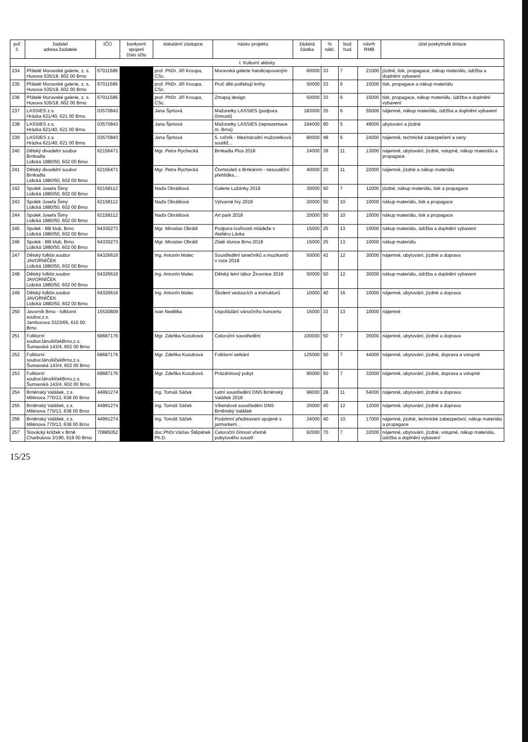| poř. č. | žadatel adresa žadatele | IČO | bankovní spojení číslo účtu | statutární zástupce | název projektu | žádaná částka | % nákl. | bod. hod. | návrh RMB | účel poskytnuté dotace |
| --- | --- | --- | --- | --- | --- | --- | --- | --- | --- | --- |
| I. Kulturní aktivity | | | | | | | | | | |
| 234 | Přátelé Moravské galerie, z. s. Husova 535/18, 602 00 Brno | 67011586 | | prof. PhDr. Jiří Kroupa, CSc. | Moravská galerie handicapovaným | 60000 | 33 | 7 | 21000 | jízdné, tisk, propagace, nákup materiálu, údržba a doplnění vybavení |
| 235 | Přátelé Moravské galerie, z. s. Husova 535/18, 602 00 Brno | 67011586 | | prof. PhDr. Jiří Kroupa, CSc. | Proč děti potřebují knihy | 50000 | 33 | 6 | 15000 | tisk, propagace a nákup materiálu |
| 236 | Přátelé Moravské galerie, z. s. Husova 535/18, 602 00 Brno | 67011586 | | prof. PhDr. Jiří Kroupa, CSc. | Zmapuj design | 50000 | 33 | 6 | 15000 | tisk, propagace, nákup materiálu, údržba a doplnění vybavení |
| 237 | LASSIES z.s. Hrázka 621/40, 621 00 Brno | 03570843 | | Jana Šprtová | Mažoretky LASSIES (podpora činnosti) | 183000 | 35 | 6 | 55000 | nájemné, nákup materiálu, údržba a doplnění vybavení |
| 238 | LASSIES z.s. Hrázka 621/40, 621 00 Brno | 03570843 | | Jana Šprtová | Mažoretky LASSIES (reprezentace m. Brna) | 194000 | 90 | 5 | 49000 | ubytování a jízdné |
| 239 | LASSIES z.s. Hrázka 621/40, 621 00 Brno | 03570843 | | Jana Šprtová | 5. ročník - Mezinárodní mažoretková soutěž... | 80000 | 48 | 6 | 24000 | nájemné, technické zabezpečení a ceny |
| 240 | Dětský divadelní soubor Brnkadla Lidická 1880/50, 602 00 Brno | 62156471 | | Mgr. Petra Rychecká | Brnkadla Plus 2018 | 24000 | 39 | 11 | 13000 | nájemné, ubytování, jízdné, vstupné, nákup materiálu a propagace |
| 241 | Dětský divadelní soubor Brnkadla Lidická 1880/50, 602 00 Brno | 62156471 | | Mgr. Petra Rychecká | Čtvrtstoletí s Brnkáním - nesoutěžní přehlídka... | 40000 | 20 | 11 | 22000 | nájemné, jízdné a nákup materiálu |
| 242 | Spolek Josefa Šimy Lidická 1880/50, 602 00 Brno | 62158112 | | Naďa Obrátilová | Galerie Lužánky 2018 | 30000 | 50 | 7 | 11000 | jízdné, nákup materiálu, tisk a propagace |
| 243 | Spolek Josefa Šimy Lidická 1880/50, 602 00 Brno | 62158112 | | Naďa Obrátilová | Výtvarné hry 2018 | 20000 | 50 | 10 | 10000 | nákup materiálu, tisk a propagace |
| 244 | Spolek Josefa Šimy Lidická 1880/50, 602 00 Brno | 62158112 | | Naďa Obrátilová | Art park 2018 | 20000 | 50 | 10 | 10000 | nákup materiálu, tisk a propagace |
| 245 | Spolek - BB klub, Brno Lidická 1880/50, 602 00 Brno | 64330273 | | Mgr. Miroslav Obrátil | Podpora tvořivosti mládeže v Ateliéru Lávka | 15000 | 25 | 13 | 10000 | nákup materiálu, údržba a doplnění vybavení |
| 246 | Spolek - BB klub, Brno Lidická 1880/50, 602 00 Brno | 64330273 | | Mgr. Miroslav Obrátil | Zlaté slunce Brno 2018 | 15000 | 25 | 13 | 10000 | nákup materiálu |
| 247 | Dětský folklór.soubor JAVORNÍČEK Lidická 1880/50, 602 00 Brno | 64326616 | | Ing. Antonín Malec | Soustředění tanečníků a muzikantů v roce 2018 | 50000 | 42 | 12 | 30000 | nájemné, ubytování, jízdné a doprava |
| 248 | Dětský folklór.soubor JAVORNÍČEK Lidická 1880/50, 602 00 Brno | 64326616 | | Ing. Antonín Malec | Dětský letní tábor Žirovnice 2018 | 50000 | 50 | 12 | 30000 | nákup materiálu, údržba a doplnění vybavení |
| 249 | Dětský folklór.soubor JAVORNÍČEK Lidická 1880/50, 602 00 Brno | 64326616 | | Ing. Antonín Malec | Školení vedoucích a instruktorů | 10000 | 40 | 16 | 10000 | nájemné, ubytování, jízdné a doprava |
| 250 | Javorník Brno - folklorní soubor,z.s. Jamborova 3323/65, 615 00 Brno | 15530809 | | Ivan Nedělka | Uspořádání vánočního koncertu | 15000 | 33 | 13 | 10000 | nájemné |
| 251 | Folklorní souborJánošíčekBrno,z.s. Šumavská 143/4, 602 00 Brno | 68687176 | | Mgr. Zdeňka Kozubová | Celoroční soustředění | 100000 | 50 | 7 | 35000 | nájemné, ubytování, jízdné a doprava |
| 252 | Folklorní souborJánošíčekBrno,z.s. Šumavská 143/4, 602 00 Brno | 68687176 | | Mgr. Zdeňka Kozubová | Folklorní setkání | 125000 | 50 | 7 | 44000 | nájemné, ubytování, jízdné, doprava a vstupné |
| 253 | Folklorní souborJánošíčekBrno,z.s. Šumavská 143/4, 602 00 Brno | 68687176 | | Mgr. Zdeňka Kozubová | Prázdninový pobyt | 90000 | 50 | 7 | 32000 | nájemné, ubytování, jízdné, doprava a vstupné |
| 254 | Brněnský Valášek, z.s. Milénova 770/13, 638 00 Brno | 44991274 | | Ing. Tomáš Sáček | Letní soustředění DNS Brněnský Valášek 2018 | 98000 | 28 | 11 | 54000 | nájemné, ubytování, jízdné a doprava |
| 255 | Brněnský Valášek, z.s. Milénova 770/13, 638 00 Brno | 44991274 | | Ing. Tomáš Sáček | Víkendové soustředění DNS Brněnský Valášek | 20000 | 40 | 12 | 12000 | nájemné, ubytování, jízdné a doprava |
| 256 | Brněnský Valášek, z.s. Milénova 770/13, 638 00 Brno | 44991274 | | Ing. Tomáš Sáček | Podzimní představení spojené s jarmarkem... | 34000 | 40 | 10 | 17000 | nájemné, jízdné, technické zabezpečení, nákup materiálu a propagace |
| 257 | Slovácký krůžek v Brně Charbulova 3/190, 618 00 Brno | 70885052 | | doc.PhDr.Václav Štěpánek Ph.D. | Celoroční činnost včetně pobytového soustř. | 92000 | 70 | 7 | 32000 | nájemné, ubytování, jízdné, vstupné, nákup materiálu, údržba a doplnění vybavení |
15/25